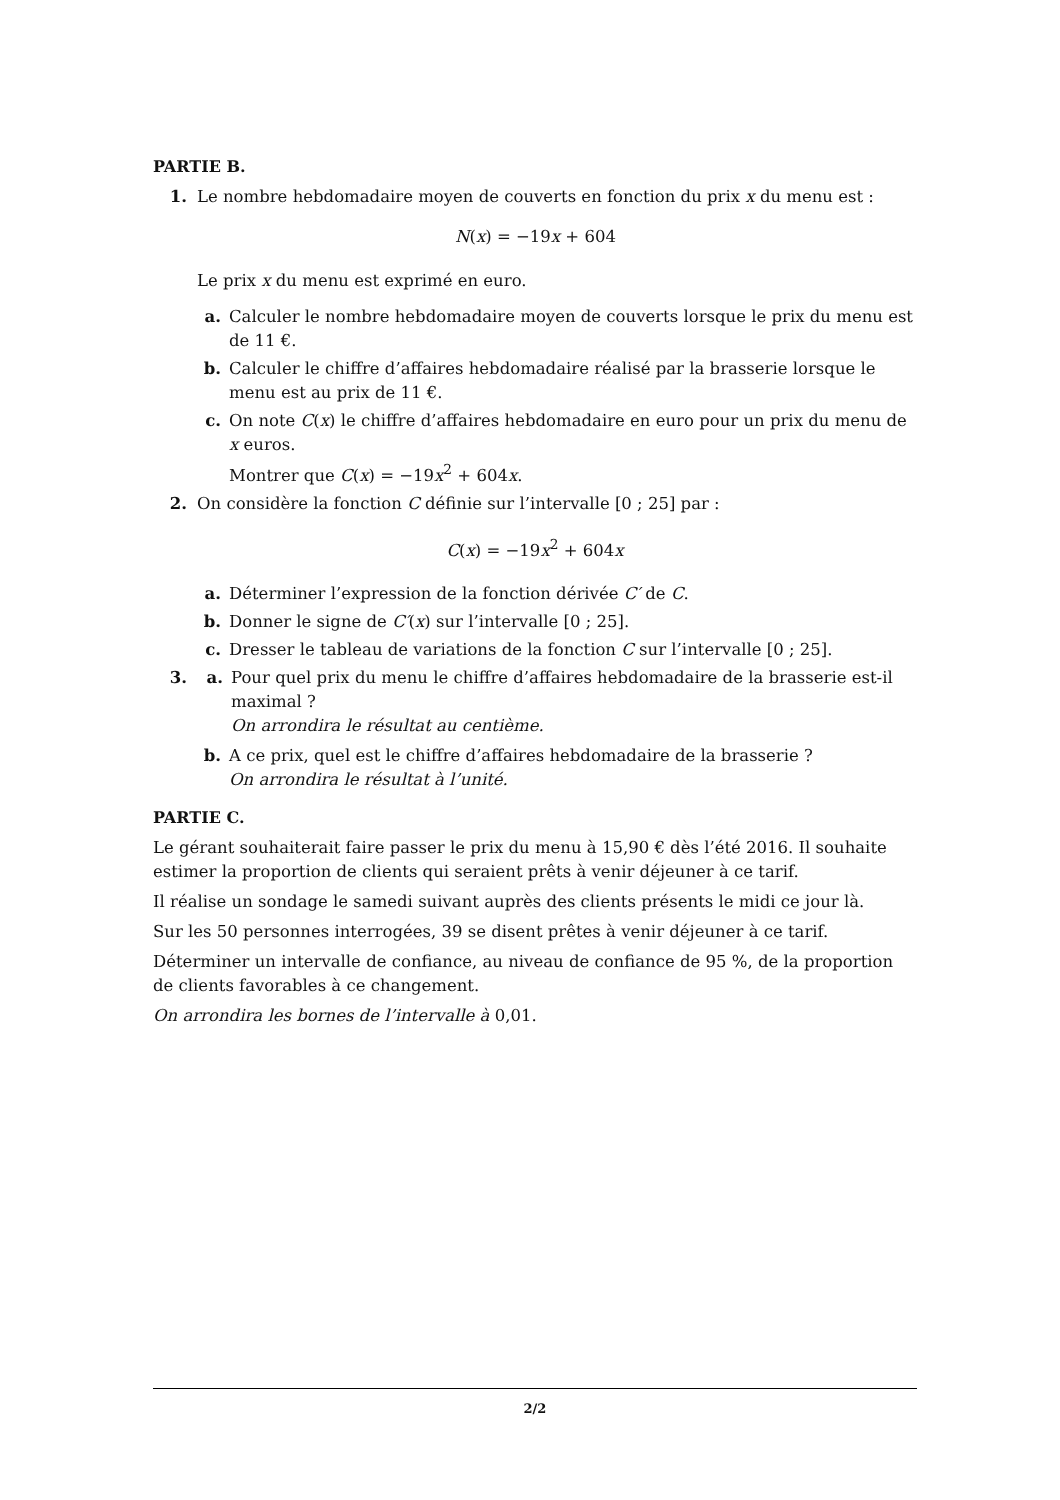PARTIE B.
1. Le nombre hebdomadaire moyen de couverts en fonction du prix x du menu est :
N(x) = −19x + 604
Le prix x du menu est exprimé en euro.
a. Calculer le nombre hebdomadaire moyen de couverts lorsque le prix du menu est de 11 €.
b. Calculer le chiffre d’affaires hebdomadaire réalisé par la brasserie lorsque le menu est au prix de 11 €.
c. On note C(x) le chiffre d’affaires hebdomadaire en euro pour un prix du menu de x euros.
Montrer que C(x) = −19x<sup>2</sup> + 604x.
2. On considère la fonction C définie sur l’intervalle [0 ; 25] par :
C(x) = −19x<sup>2</sup> + 604x
a. Déterminer l’expression de la fonction dérivée C′ de C.
b. Donner le signe de C′(x) sur l’intervalle [0 ; 25].
c. Dresser le tableau de variations de la fonction C sur l’intervalle [0 ; 25].
3. a. Pour quel prix du menu le chiffre d’affaires hebdomadaire de la brasserie est-il maximal ?
On arrondira le résultat au centième.
b. A ce prix, quel est le chiffre d’affaires hebdomadaire de la brasserie ?
On arrondira le résultat à l’unité.
PARTIE C.
Le gérant souhaiterait faire passer le prix du menu à 15,90 € dès l’été 2016. Il souhaite estimer la proportion de clients qui seraient prêts à venir déjeuner à ce tarif.
Il réalise un sondage le samedi suivant auprès des clients présents le midi ce jour là.
Sur les 50 personnes interrogées, 39 se disent prêtes à venir déjeuner à ce tarif.
Déterminer un intervalle de confiance, au niveau de confiance de 95 %, de la proportion de clients favorables à ce changement.
On arrondira les bornes de l’intervalle à 0,01.
2/2